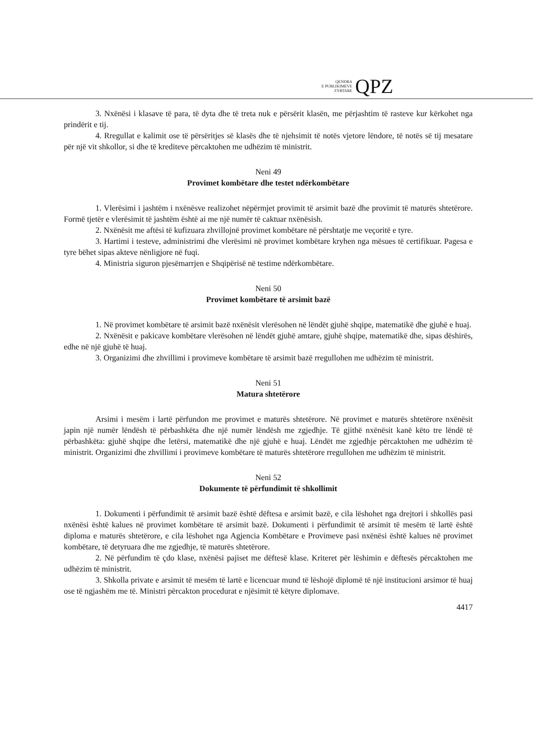QENDRA
E PUBLIKIMEVE
ZYRTARE
QPZ
3. Nxënësi i klasave të para, të dyta dhe të treta nuk e përsërit klasën, me përjashtim të rasteve kur kërkohet nga prindërit e tij.
4. Rregullat e kalimit ose të përsëritjes së klasës dhe të njehsimit të notës vjetore lëndore, të notës së tij mesatare për një vit shkollor, si dhe të krediteve përcaktohen me udhëzim të ministrit.
Neni 49
Provimet kombëtare dhe testet ndërkombëtare
1. Vlerësimi i jashtëm i nxënësve realizohet nëpërmjet provimit të arsimit bazë dhe provimit të maturës shtetërore. Formë tjetër e vlerësimit të jashtëm është ai me një numër të caktuar nxënësish.
2. Nxënësit me aftësi të kufizuara zhvillojnë provimet kombëtare në përshtatje me veçoritë e tyre.
3. Hartimi i testeve, administrimi dhe vlerësimi në provimet kombëtare kryhen nga mësues të certifikuar. Pagesa e tyre bëhet sipas akteve nënligjore në fuqi.
4. Ministria siguron pjesëmarrjen e Shqipërisë në testime ndërkombëtare.
Neni 50
Provimet kombëtare të arsimit bazë
1. Në provimet kombëtare të arsimit bazë nxënësit vlerësohen në lëndët gjuhë shqipe, matematikë dhe gjuhë e huaj.
2. Nxënësit e pakicave kombëtare vlerësohen në lëndët gjuhë amtare, gjuhë shqipe, matematikë dhe, sipas dëshirës, edhe në një gjuhë të huaj.
3. Organizimi dhe zhvillimi i provimeve kombëtare të arsimit bazë rregullohen me udhëzim të ministrit.
Neni 51
Matura shtetërore
Arsimi i mesëm i lartë përfundon me provimet e maturës shtetërore. Në provimet e maturës shtetërore nxënësit japin një numër lëndësh të përbashkëta dhe një numër lëndësh me zgjedhje. Të gjithë nxënësit kanë këto tre lëndë të përbashkëta: gjuhë shqipe dhe letërsi, matematikë dhe një gjuhë e huaj. Lëndët me zgjedhje përcaktohen me udhëzim të ministrit. Organizimi dhe zhvillimi i provimeve kombëtare të maturës shtetërore rregullohen me udhëzim të ministrit.
Neni 52
Dokumente të përfundimit të shkollimit
1. Dokumenti i përfundimit të arsimit bazë është dëftesa e arsimit bazë, e cila lëshohet nga drejtori i shkollës pasi nxënësi është kalues në provimet kombëtare të arsimit bazë. Dokumenti i përfundimit të arsimit të mesëm të lartë është diploma e maturës shtetërore, e cila lëshohet nga Agjencia Kombëtare e Provimeve pasi nxënësi është kalues në provimet kombëtare, të detyruara dhe me zgjedhje, të maturës shtetërore.
2. Në përfundim të çdo klase, nxënësi pajiset me dëftesë klase. Kriteret për lëshimin e dëftesës përcaktohen me udhëzim të ministrit.
3. Shkolla private e arsimit të mesëm të lartë e licencuar mund të lëshojë diplomë të një institucioni arsimor të huaj ose të ngjashëm me të. Ministri përcakton procedurat e njësimit të këtyre diplomave.
4417